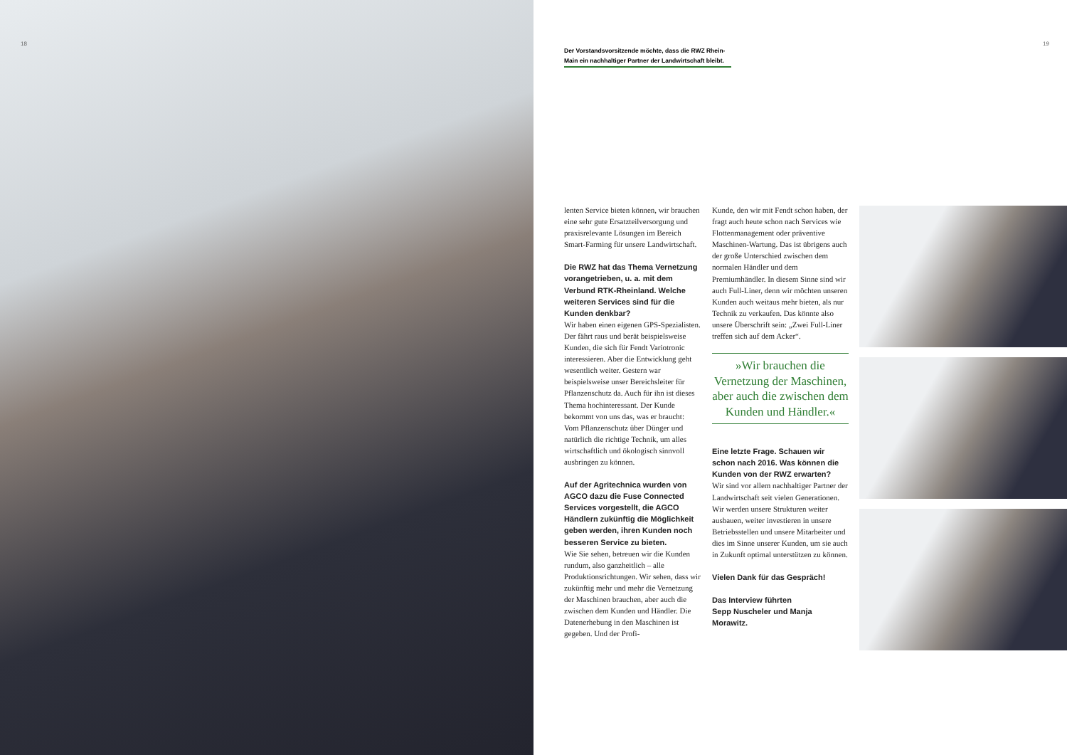18
19
Der Vorstandsvorsitzende möchte, dass die RWZ Rhein-Main ein nachhaltiger Partner der Landwirtschaft bleibt.
lenten Service bieten können, wir brauchen eine sehr gute Ersatzteilversorgung und praxisrelevante Lösungen im Bereich Smart-Farming für unsere Landwirtschaft.
Die RWZ hat das Thema Vernetzung vorangetrieben, u. a. mit dem Verbund RTK-Rheinland. Welche weiteren Services sind für die Kunden denkbar?
Wir haben einen eigenen GPS-Spezialisten. Der fährt raus und berät beispielsweise Kunden, die sich für Fendt Vario­tronic interessieren. Aber die Entwicklung geht wesentlich weiter. Gestern war beispielsweise unser Bereichsleiter für Pflanzenschutz da. Auch für ihn ist dieses Thema hochinteressant. Der Kunde bekommt von uns das, was er braucht: Vom Pflanzenschutz über Dünger und natürlich die richtige Technik, um alles wirtschaftlich und ökologisch sinnvoll ausbringen zu können.
Auf der Agritechnica wurden von AGCO dazu die Fuse Connected Services vorgestellt, die AGCO Händlern zukünftig die Möglichkeit geben werden, ihren Kunden noch besseren Service zu bieten.
Wie Sie sehen, betreuen wir die Kunden rundum, also ganzheitlich – alle Produktionsrichtungen. Wir sehen, dass wir zukünftig mehr und mehr die Vernetzung der Maschinen brauchen, aber auch die zwischen dem Kunden und Händler. Die Datenerhebung in den Maschinen ist gegeben. Und der Profi-
Kunde, den wir mit Fendt schon haben, der fragt auch heute schon nach Services wie Flottenmanagement oder präventive Maschinen-Wartung. Das ist übrigens auch der große Unterschied zwischen dem normalen Händler und dem Premiumhändler. In diesem Sinne sind wir auch Full-Liner, denn wir möchten unseren Kunden auch weitaus mehr bieten, als nur Technik zu verkaufen. Das könnte also unsere Überschrift sein: „Zwei Full-Liner treffen sich auf dem Acker“.
»Wir brauchen die Vernetzung der Maschinen, aber auch die zwischen dem Kunden und Händler.«
Eine letzte Frage. Schauen wir schon nach 2016. Was können die Kunden von der RWZ erwarten?
Wir sind vor allem nachhaltiger Partner der Landwirtschaft seit vielen Generationen. Wir werden unsere Strukturen weiter ausbauen, weiter investieren in unsere Betriebsstellen und unsere Mitarbeiter und dies im Sinne unserer Kunden, um sie auch in Zukunft optimal unterstützen zu können.
Vielen Dank für das Gespräch!
Das Interview führten
Sepp Nuscheler und Manja Morawitz.